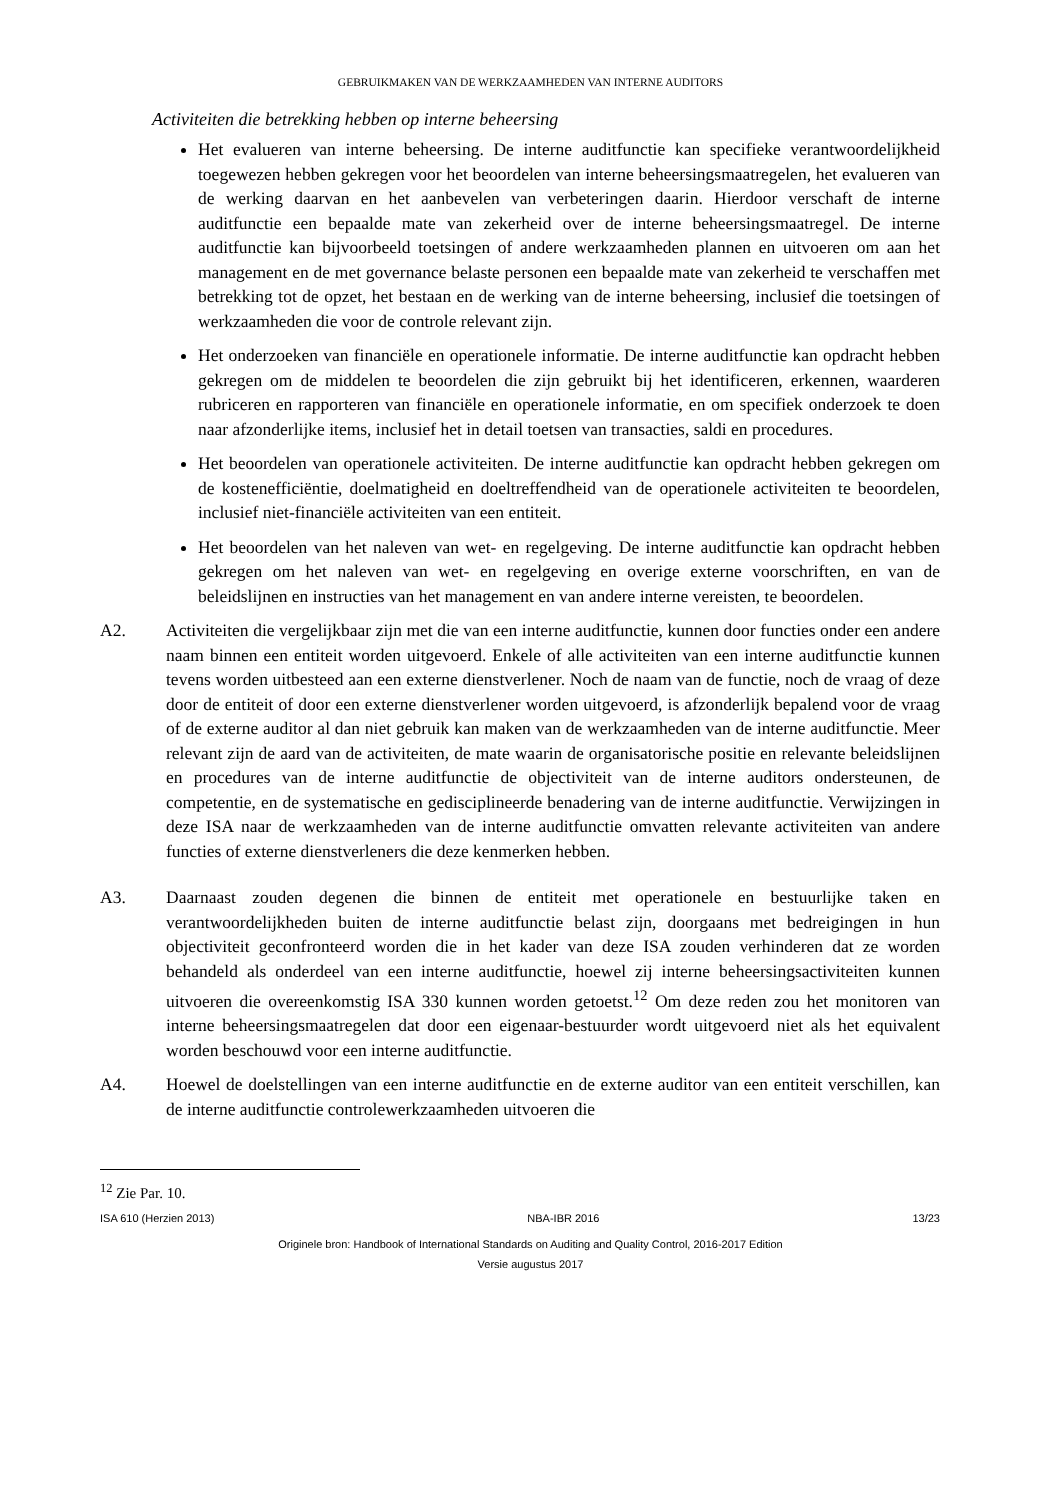GEBRUIKMAKEN VAN DE WERKZAAMHEDEN VAN INTERNE AUDITORS
Activiteiten die betrekking hebben op interne beheersing
Het evalueren van interne beheersing. De interne auditfunctie kan specifieke verantwoordelijkheid toegewezen hebben gekregen voor het beoordelen van interne beheersingsmaatregelen, het evalueren van de werking daarvan en het aanbevelen van verbeteringen daarin. Hierdoor verschaft de interne auditfunctie een bepaalde mate van zekerheid over de interne beheersingsmaatregel. De interne auditfunctie kan bijvoorbeeld toetsingen of andere werkzaamheden plannen en uitvoeren om aan het management en de met governance belaste personen een bepaalde mate van zekerheid te verschaffen met betrekking tot de opzet, het bestaan en de werking van de interne beheersing, inclusief die toetsingen of werkzaamheden die voor de controle relevant zijn.
Het onderzoeken van financiële en operationele informatie. De interne auditfunctie kan opdracht hebben gekregen om de middelen te beoordelen die zijn gebruikt bij het identificeren, erkennen, waarderen rubriceren en rapporteren van financiële en operationele informatie, en om specifiek onderzoek te doen naar afzonderlijke items, inclusief het in detail toetsen van transacties, saldi en procedures.
Het beoordelen van operationele activiteiten. De interne auditfunctie kan opdracht hebben gekregen om de kostenefficiëntie, doelmatigheid en doeltreffendheid van de operationele activiteiten te beoordelen, inclusief niet-financiële activiteiten van een entiteit.
Het beoordelen van het naleven van wet- en regelgeving. De interne auditfunctie kan opdracht hebben gekregen om het naleven van wet- en regelgeving en overige externe voorschriften, en van de beleidslijnen en instructies van het management en van andere interne vereisten, te beoordelen.
A2. Activiteiten die vergelijkbaar zijn met die van een interne auditfunctie, kunnen door functies onder een andere naam binnen een entiteit worden uitgevoerd. Enkele of alle activiteiten van een interne auditfunctie kunnen tevens worden uitbesteed aan een externe dienstverlener. Noch de naam van de functie, noch de vraag of deze door de entiteit of door een externe dienstverlener worden uitgevoerd, is afzonderlijk bepalend voor de vraag of de externe auditor al dan niet gebruik kan maken van de werkzaamheden van de interne auditfunctie. Meer relevant zijn de aard van de activiteiten, de mate waarin de organisatorische positie en relevante beleidslijnen en procedures van de interne auditfunctie de objectiviteit van de interne auditors ondersteunen, de competentie, en de systematische en gedisciplineerde benadering van de interne auditfunctie. Verwijzingen in deze ISA naar de werkzaamheden van de interne auditfunctie omvatten relevante activiteiten van andere functies of externe dienstverleners die deze kenmerken hebben.
A3. Daarnaast zouden degenen die binnen de entiteit met operationele en bestuurlijke taken en verantwoordelijkheden buiten de interne auditfunctie belast zijn, doorgaans met bedreigingen in hun objectiviteit geconfronteerd worden die in het kader van deze ISA zouden verhinderen dat ze worden behandeld als onderdeel van een interne auditfunctie, hoewel zij interne beheersingsactiviteiten kunnen uitvoeren die overeenkomstig ISA 330 kunnen worden getoetst.<sup>12</sup> Om deze reden zou het monitoren van interne beheersingsmaatregelen dat door een eigenaar-bestuurder wordt uitgevoerd niet als het equivalent worden beschouwd voor een interne auditfunctie.
A4. Hoewel de doelstellingen van een interne auditfunctie en de externe auditor van een entiteit verschillen, kan de interne auditfunctie controlewerkzaamheden uitvoeren die
<sup>12</sup> Zie Par. 10.
ISA 610 (Herzien 2013) NBA-IBR 2016 13/23
Originele bron: Handbook of International Standards on Auditing and Quality Control, 2016-2017 Edition
Versie augustus 2017